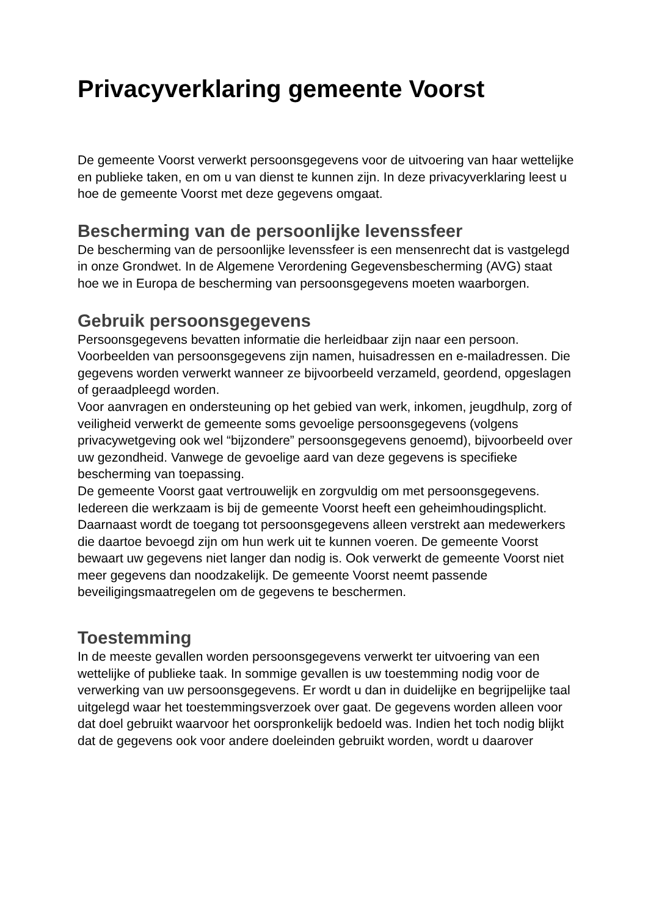Privacyverklaring gemeente Voorst
De gemeente Voorst verwerkt persoonsgegevens voor de uitvoering van haar wettelijke en publieke taken, en om u van dienst te kunnen zijn. In deze privacyverklaring leest u hoe de gemeente Voorst met deze gegevens omgaat.
Bescherming van de persoonlijke levenssfeer
De bescherming van de persoonlijke levenssfeer is een mensenrecht dat is vastgelegd in onze Grondwet. In de Algemene Verordening Gegevensbescherming (AVG) staat hoe we in Europa de bescherming van persoonsgegevens moeten waarborgen.
Gebruik persoonsgegevens
Persoonsgegevens bevatten informatie die herleidbaar zijn naar een persoon. Voorbeelden van persoonsgegevens zijn namen, huisadressen en e-mailadressen. Die gegevens worden verwerkt wanneer ze bijvoorbeeld verzameld, geordend, opgeslagen of geraadpleegd worden.
Voor aanvragen en ondersteuning op het gebied van werk, inkomen, jeugdhulp, zorg of veiligheid verwerkt de gemeente soms gevoelige persoonsgegevens (volgens privacywetgeving ook wel “bijzondere” persoonsgegevens genoemd), bijvoorbeeld over uw gezondheid. Vanwege de gevoelige aard van deze gegevens is specifieke bescherming van toepassing.
De gemeente Voorst gaat vertrouwelijk en zorgvuldig om met persoonsgegevens. Iedereen die werkzaam is bij de gemeente Voorst heeft een geheimhoudingsplicht. Daarnaast wordt de toegang tot persoonsgegevens alleen verstrekt aan medewerkers die daartoe bevoegd zijn om hun werk uit te kunnen voeren. De gemeente Voorst bewaart uw gegevens niet langer dan nodig is. Ook verwerkt de gemeente Voorst niet meer gegevens dan noodzakelijk. De gemeente Voorst neemt passende beveiligingsmaatregelen om de gegevens te beschermen.
Toestemming
In de meeste gevallen worden persoonsgegevens verwerkt ter uitvoering van een wettelijke of publieke taak. In sommige gevallen is uw toestemming nodig voor de verwerking van uw persoonsgegevens. Er wordt u dan in duidelijke en begrijpelijke taal uitgelegd waar het toestemmingsverzoek over gaat. De gegevens worden alleen voor dat doel gebruikt waarvoor het oorspronkelijk bedoeld was. Indien het toch nodig blijkt dat de gegevens ook voor andere doeleinden gebruikt worden, wordt u daarover